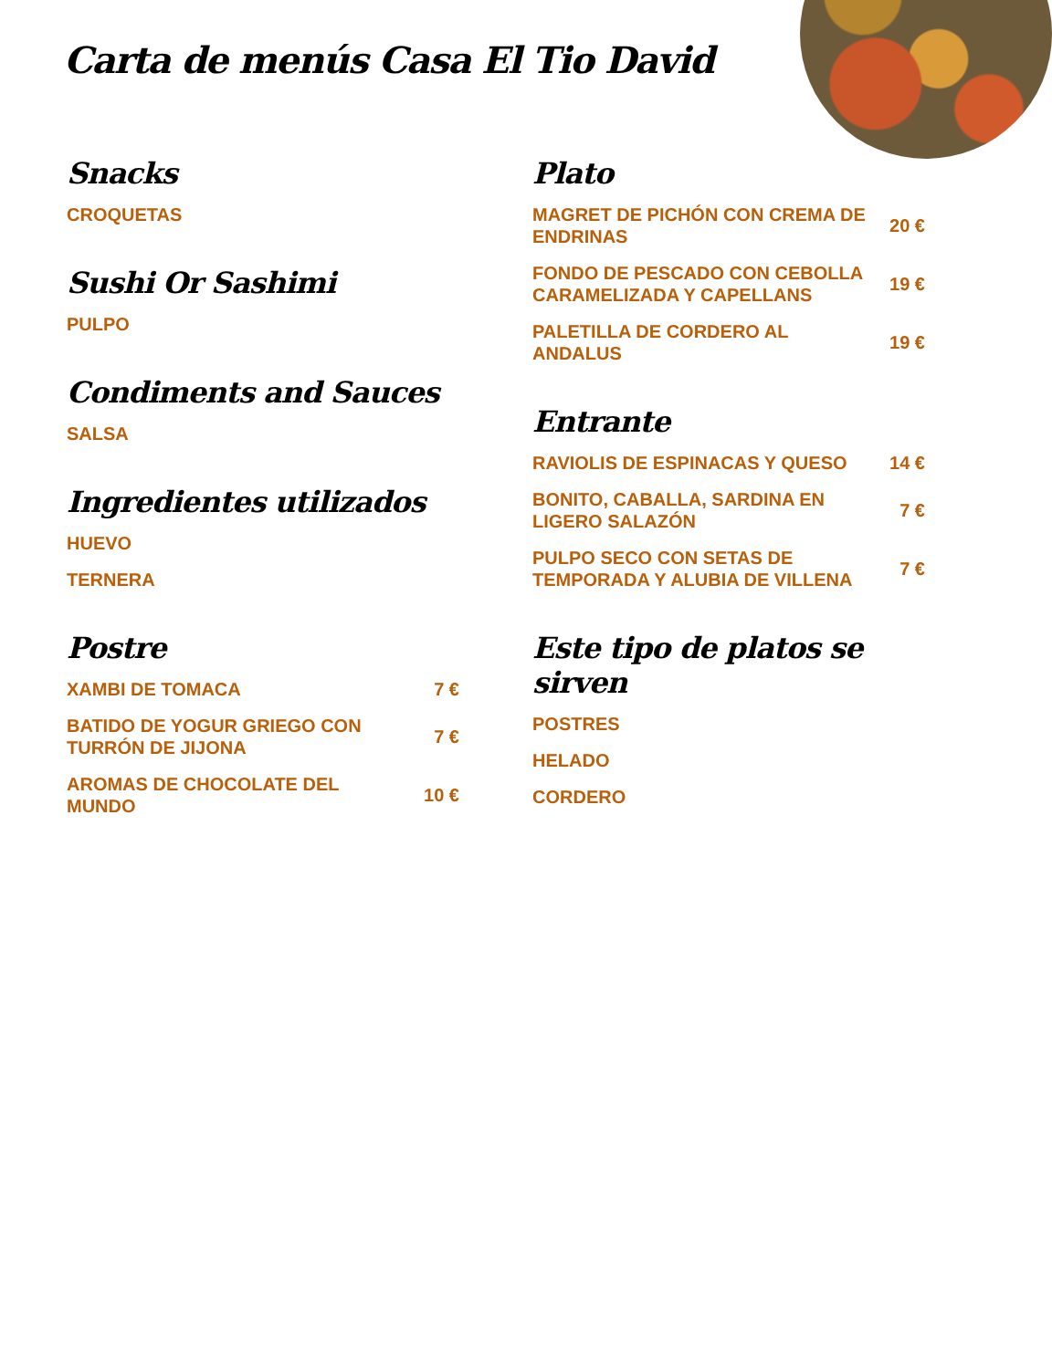Carta de menús Casa El Tio David
Snacks
CROQUETAS
Sushi Or Sashimi
PULPO
Condiments and Sauces
SALSA
Ingredientes utilizados
HUEVO
TERNERA
Postre
XAMBI DE TOMACA 7 €
BATIDO DE YOGUR GRIEGO CON TURRÓN DE JIJONA 7 €
AROMAS DE CHOCOLATE DEL MUNDO 10 €
Plato
MAGRET DE PICHÓN CON CREMA DE ENDRINAS 20 €
FONDO DE PESCADO CON CEBOLLA CARAMELIZADA Y CAPELLANS 19 €
PALETILLA DE CORDERO AL ANDALUS 19 €
Entrante
RAVIOLIS DE ESPINACAS Y QUESO 14 €
BONITO, CABALLA, SARDINA EN LIGERO SALAZÓN 7 €
PULPO SECO CON SETAS DE TEMPORADA Y ALUBIA DE VILLENA 7 €
Este tipo de platos se sirven
POSTRES
HELADO
CORDERO